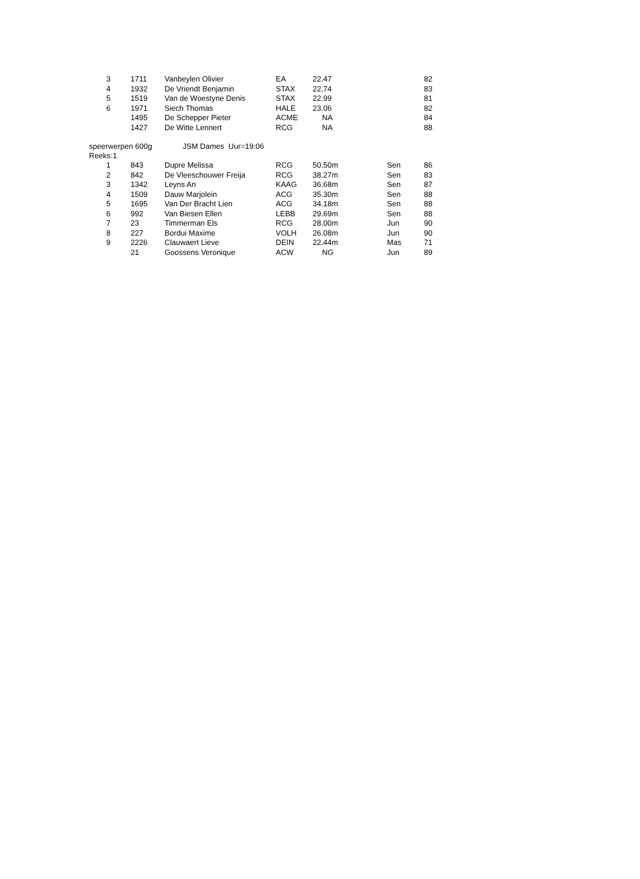| 3 | 1711 | Vanbeylen Olivier | EA | 22.47 | | 82 |
| 4 | 1932 | De Vriendt Benjamin | STAX | 22.74 | | 83 |
| 5 | 1519 | Van de Woestyne Denis | STAX | 22.99 | | 81 |
| 6 | 1971 | Siech Thomas | HALE | 23.06 | | 82 |
| | 1495 | De Schepper Pieter | ACME | NA | | 84 |
| | 1427 | De Witte Lennert | RCG | NA | | 88 |
speerwerpen 600g JSM Dames Uur=19:06
Reeks:1
| 1 | 843 | Dupre Melissa | RCG | 50.50m | Sen | 86 |
| 2 | 842 | De Vleeschouwer Freija | RCG | 38.27m | Sen | 83 |
| 3 | 1342 | Leyns An | KAAG | 36.68m | Sen | 87 |
| 4 | 1509 | Dauw Marjolein | ACG | 35.30m | Sen | 88 |
| 5 | 1695 | Van Der Bracht Lien | ACG | 34.18m | Sen | 88 |
| 6 | 992 | Van Biesen Ellen | LEBB | 29.69m | Sen | 88 |
| 7 | 23 | Timmerman Els | RCG | 28.00m | Jun | 90 |
| 8 | 227 | Bordui Maxime | VOLH | 26.08m | Jun | 90 |
| 9 | 2226 | Clauwaert Lieve | DEIN | 22.44m | Mas | 71 |
| | 21 | Goossens Veronique | ACW | NG | Jun | 89 |